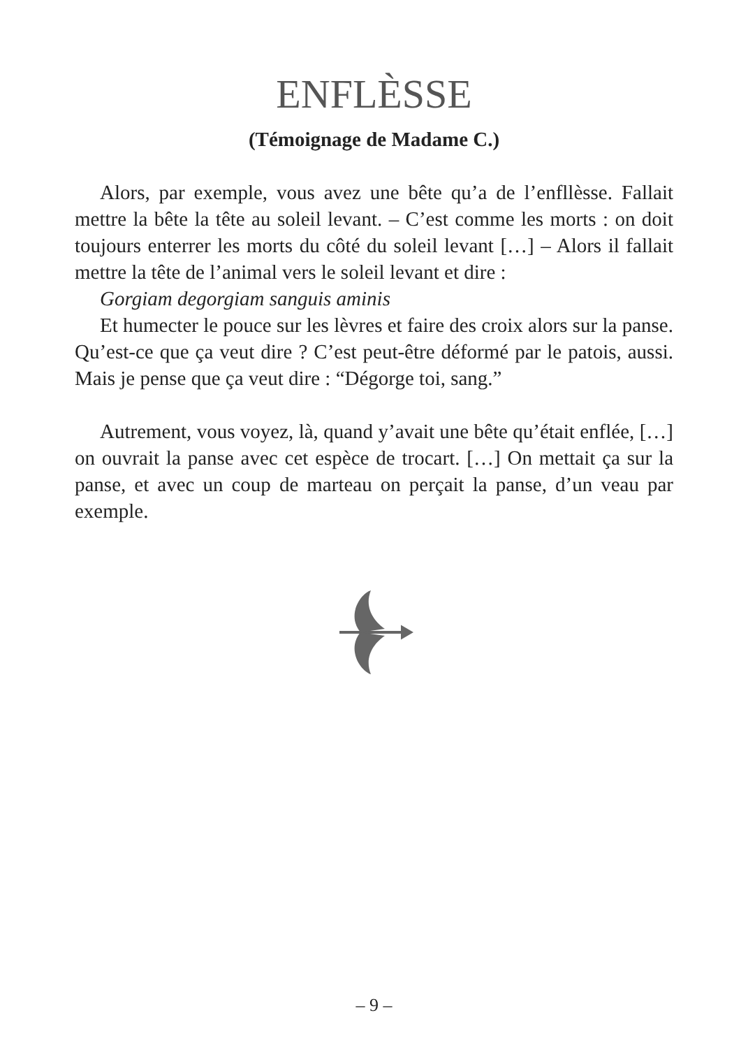ENFLÈSSE
(Témoignage de Madame C.)
Alors, par exemple, vous avez une bête qu’a de l’enfllèsse. Fallait mettre la bête la tête au soleil levant. – C’est comme les morts : on doit toujours enterrer les morts du côté du soleil levant […] – Alors il fallait mettre la tête de l’animal vers le soleil levant et dire :
Gorgiam degorgiam sanguis aminis
Et humecter le pouce sur les lèvres et faire des croix alors sur la panse. Qu’est-ce que ça veut dire ? C’est peut-être déformé par le patois, aussi. Mais je pense que ça veut dire : “Dégorge toi, sang.”
Autrement, vous voyez, là, quand y’avait une bête qu’était enflée, […] on ouvrait la panse avec cet espèce de trocart. […] On mettait ça sur la panse, et avec un coup de marteau on perçait la panse, d’un veau par exemple.
– 9 –